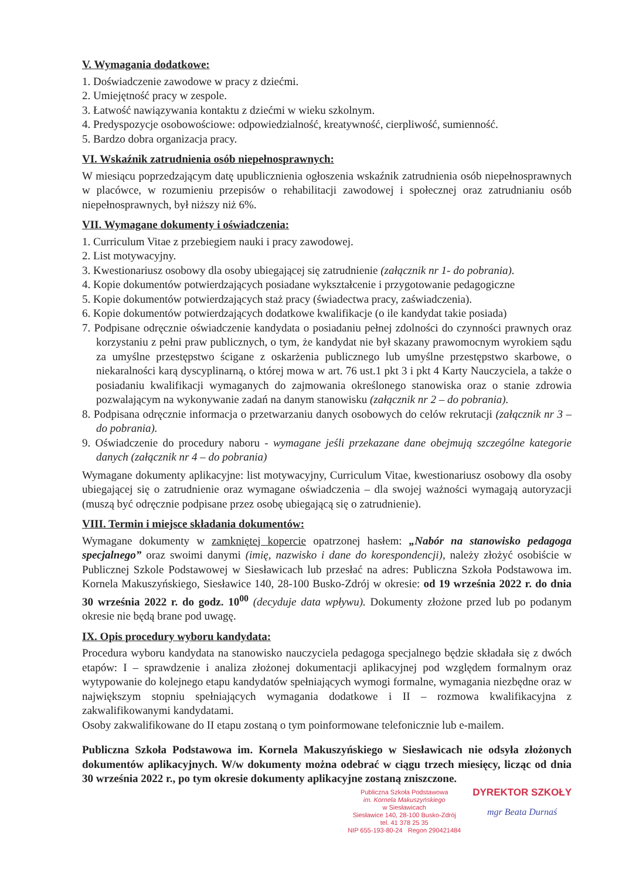V. Wymagania dodatkowe:
1. Doświadczenie zawodowe w pracy z dziećmi.
2. Umiejętność pracy w zespole.
3. Łatwość nawiązywania kontaktu z dziećmi w wieku szkolnym.
4. Predyspozycje osobowościowe: odpowiedzialność, kreatywność, cierpliwość, sumienność.
5. Bardzo dobra organizacja pracy.
VI. Wskaźnik zatrudnienia osób niepełnosprawnych:
W miesiącu poprzedzającym datę upublicznienia ogłoszenia wskaźnik zatrudnienia osób niepełnosprawnych w placówce, w rozumieniu przepisów o rehabilitacji zawodowej i społecznej oraz zatrudnianiu osób niepełnosprawnych, był niższy niż 6%.
VII. Wymagane dokumenty i oświadczenia:
1. Curriculum Vitae z przebiegiem nauki i pracy zawodowej.
2. List motywacyjny.
3. Kwestionariusz osobowy dla osoby ubiegającej się zatrudnienie (załącznik nr 1- do pobrania).
4. Kopie dokumentów potwierdzających posiadane wykształcenie i przygotowanie pedagogiczne
5. Kopie dokumentów potwierdzających staż pracy (świadectwa pracy, zaświadczenia).
6. Kopie dokumentów potwierdzających dodatkowe kwalifikacje (o ile kandydat takie posiada)
7. Podpisane odręcznie oświadczenie kandydata o posiadaniu pełnej zdolności do czynności prawnych oraz korzystaniu z pełni praw publicznych, o tym, że kandydat nie był skazany prawomocnym wyrokiem sądu za umyślne przestępstwo ścigane z oskarżenia publicznego lub umyślne przestępstwo skarbowe, o niekaralności karą dyscyplinarną, o której mowa w art. 76 ust.1 pkt 3 i pkt 4 Karty Nauczyciela, a także o posiadaniu kwalifikacji wymaganych do zajmowania określonego stanowiska oraz o stanie zdrowia pozwalającym na wykonywanie zadań na danym stanowisku (załącznik nr 2 – do pobrania).
8. Podpisana odręcznie informacja o przetwarzaniu danych osobowych do celów rekrutacji (załącznik nr 3 – do pobrania).
9. Oświadczenie do procedury naboru - wymagane jeśli przekazane dane obejmują szczególne kategorie danych (załącznik nr 4 – do pobrania)
Wymagane dokumenty aplikacyjne: list motywacyjny, Curriculum Vitae, kwestionariusz osobowy dla osoby ubiegającej się o zatrudnienie oraz wymagane oświadczenia – dla swojej ważności wymagają autoryzacji (muszą być odręcznie podpisane przez osobę ubiegającą się o zatrudnienie).
VIII. Termin i miejsce składania dokumentów:
Wymagane dokumenty w zamkniętej kopercie opatrzonej hasłem: „Nabór na stanowisko pedagoga specjalnego” oraz swoimi danymi (imię, nazwisko i dane do korespondencji), należy złożyć osobiście w Publicznej Szkole Podstawowej w Siesławicach lub przesłać na adres: Publiczna Szkoła Podstawowa im. Kornela Makuszyńskiego, Siesławice 140, 28-100 Busko-Zdrój w okresie: od 19 września 2022 r. do dnia 30 września 2022 r. do godz. 10<sup>00</sup> (decyduje data wpływu). Dokumenty złożone przed lub po podanym okresie nie będą brane pod uwagę.
IX. Opis procedury wyboru kandydata:
Procedura wyboru kandydata na stanowisko nauczyciela pedagoga specjalnego będzie składała się z dwóch etapów: I – sprawdzenie i analiza złożonej dokumentacji aplikacyjnej pod względem formalnym oraz wytypowanie do kolejnego etapu kandydatów spełniających wymogi formalne, wymagania niezbędne oraz w największym stopniu spełniających wymagania dodatkowe i II – rozmowa kwalifikacyjna z zakwalifikowanymi kandydatami.
Osoby zakwalifikowane do II etapu zostaną o tym poinformowane telefonicznie lub e-mailem.
Publiczna Szkoła Podstawowa im. Kornela Makuszyńskiego w Siesławicach nie odsyła złożonych dokumentów aplikacyjnych. W/w dokumenty można odebrać w ciągu trzech miesięcy, licząc od dnia 30 września 2022 r., po tym okresie dokumenty aplikacyjne zostaną zniszczone.
Publiczna Szkoła Podstawowa
im. Kornela Makuszyńskiego
w Siesławicach
Siesławice 140, 28-100 Busko-Zdrój
tel. 41 378 25 35
NIP 655-193-80-24 Regon 290421484
DYREKTOR SZKOŁY
mgr Beata Durnaś